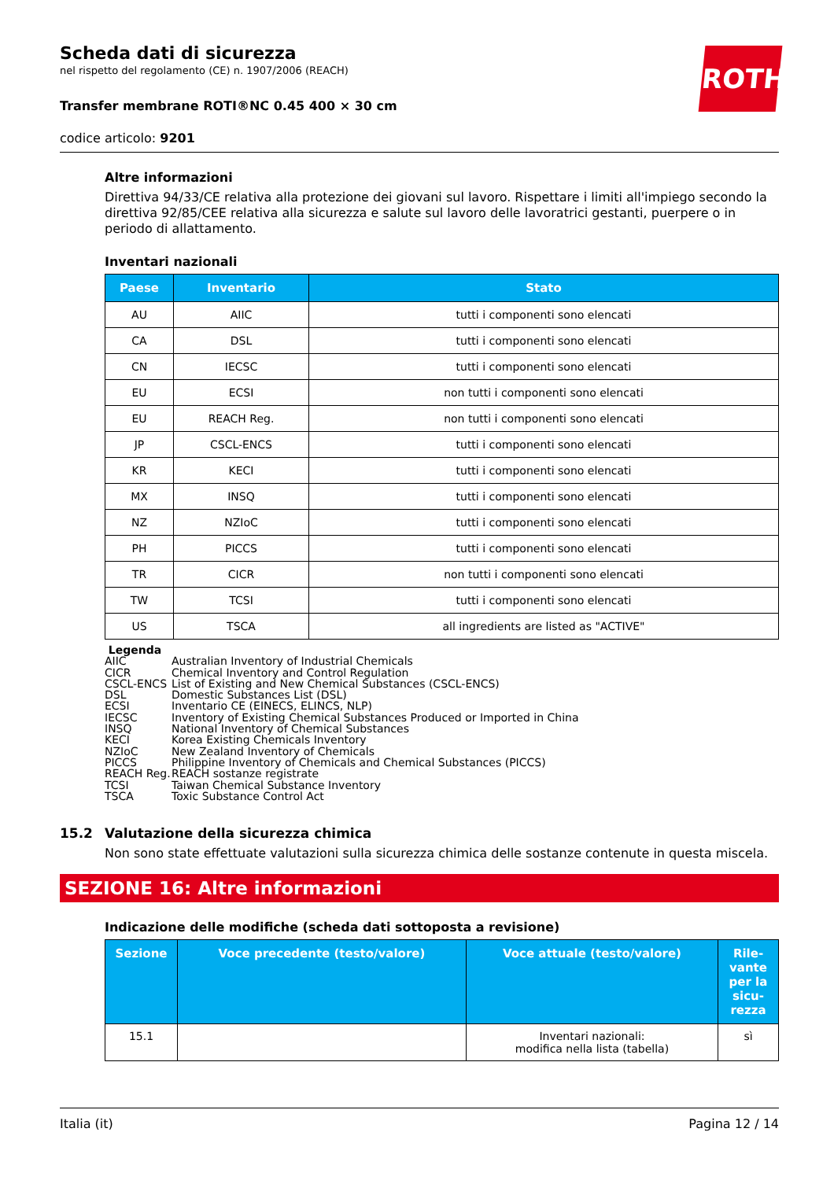ROTH
Scheda dati di sicurezza
nel rispetto del regolamento (CE) n. 1907/2006 (REACH)
Transfer membrane ROTI®NC 0.45 400 × 30 cm
codice articolo: 9201
Altre informazioni
Direttiva 94/33/CE relativa alla protezione dei giovani sul lavoro. Rispettare i limiti all'impiego secondo la direttiva 92/85/CEE relativa alla sicurezza e salute sul lavoro delle lavoratrici gestanti, puerpere o in periodo di allattamento.
Inventari nazionali
| Paese | Inventario | Stato |
| --- | --- | --- |
| AU | AIIC | tutti i componenti sono elencati |
| CA | DSL | tutti i componenti sono elencati |
| CN | IECSC | tutti i componenti sono elencati |
| EU | ECSI | non tutti i componenti sono elencati |
| EU | REACH Reg. | non tutti i componenti sono elencati |
| JP | CSCL-ENCS | tutti i componenti sono elencati |
| KR | KECI | tutti i componenti sono elencati |
| MX | INSQ | tutti i componenti sono elencati |
| NZ | NZIoC | tutti i componenti sono elencati |
| PH | PICCS | tutti i componenti sono elencati |
| TR | CICR | non tutti i componenti sono elencati |
| TW | TCSI | tutti i componenti sono elencati |
| US | TSCA | all ingredients are listed as "ACTIVE" |
Legenda
| AIIC | Australian Inventory of Industrial Chemicals |
| CICR | Chemical Inventory and Control Regulation |
| CSCL-ENCS | List of Existing and New Chemical Substances (CSCL-ENCS) |
| DSL | Domestic Substances List (DSL) |
| ECSI | Inventario CE (EINECS, ELINCS, NLP) |
| IECSC | Inventory of Existing Chemical Substances Produced or Imported in China |
| INSQ | National Inventory of Chemical Substances |
| KECI | Korea Existing Chemicals Inventory |
| NZIoC | New Zealand Inventory of Chemicals |
| PICCS | Philippine Inventory of Chemicals and Chemical Substances (PICCS) |
| REACH Reg. | REACH sostanze registrate |
| TCSI | Taiwan Chemical Substance Inventory |
| TSCA | Toxic Substance Control Act |
15.2 Valutazione della sicurezza chimica
Non sono state effettuate valutazioni sulla sicurezza chimica delle sostanze contenute in questa miscela.
SEZIONE 16: Altre informazioni
Indicazione delle modifiche (scheda dati sottoposta a revisione)
| Sezione | Voce precedente (testo/valore) | Voce attuale (testo/valore) | Rile-vante per la sicu-rezza |
| --- | --- | --- | --- |
| 15.1 | | Inventari nazionali: modifica nella lista (tabella) | sì |
Italia (it) Pagina 12 / 14